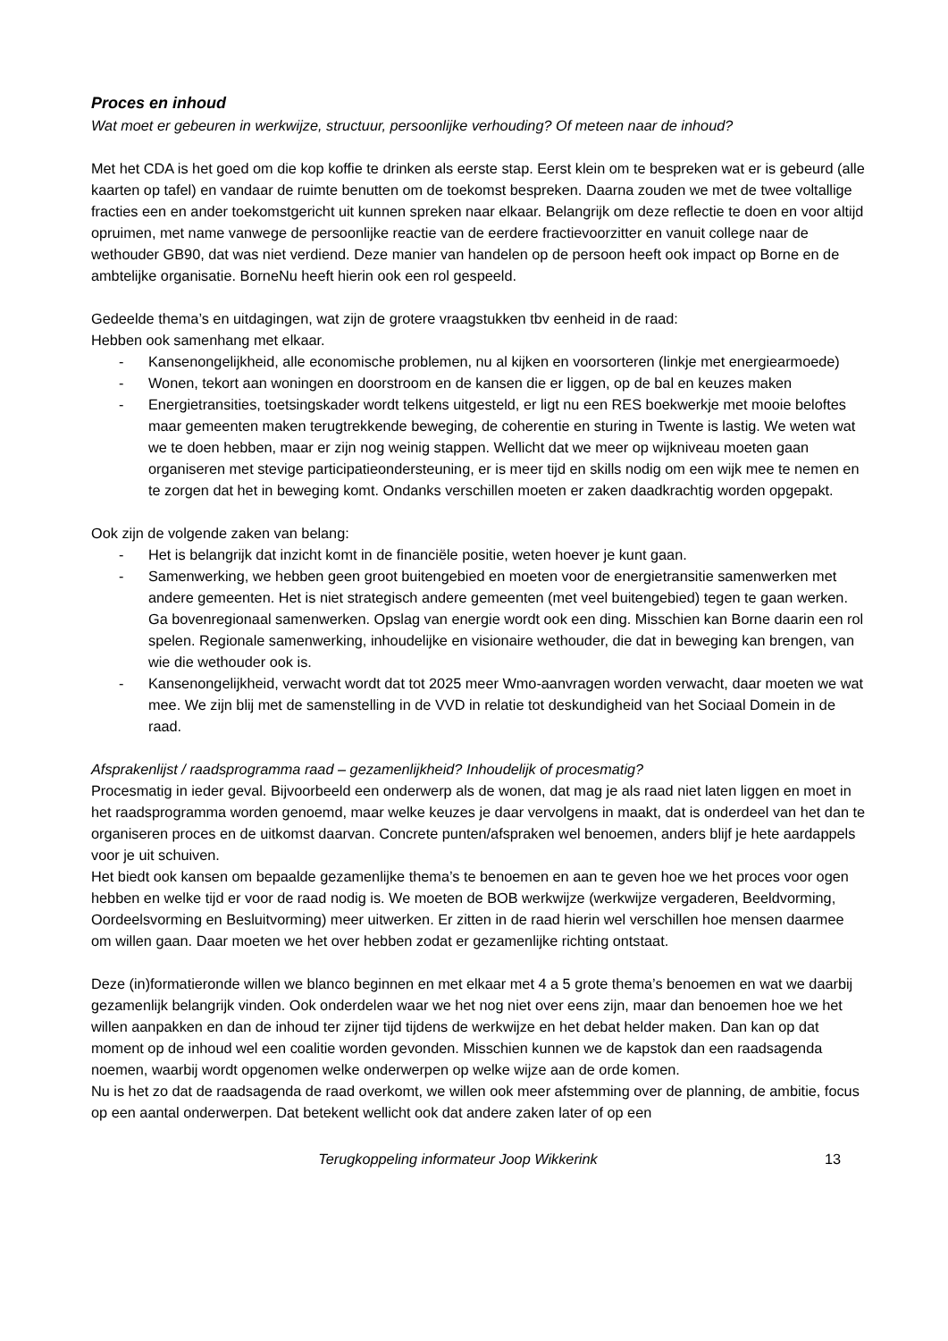Proces en inhoud
Wat moet er gebeuren in werkwijze, structuur, persoonlijke verhouding? Of meteen naar de inhoud?
Met het CDA is het goed om die kop koffie te drinken als eerste stap. Eerst klein om te bespreken wat er is gebeurd (alle kaarten op tafel) en vandaar de ruimte benutten om de toekomst bespreken. Daarna zouden we met de twee voltallige fracties een en ander toekomstgericht uit kunnen spreken naar elkaar. Belangrijk om deze reflectie te doen en voor altijd opruimen, met name vanwege de persoonlijke reactie van de eerdere fractievoorzitter en vanuit college naar de wethouder GB90, dat was niet verdiend. Deze manier van handelen op de persoon heeft ook impact op Borne en de ambtelijke organisatie. BorneNu heeft hierin ook een rol gespeeld.
Gedeelde thema’s en uitdagingen, wat zijn de grotere vraagstukken tbv eenheid in de raad:
Hebben ook samenhang met elkaar.
- Kansenongelijkheid, alle economische problemen, nu al kijken en voorsorteren (linkje met energiearmoede)
- Wonen, tekort aan woningen en doorstroom en de kansen die er liggen, op de bal en keuzes maken
- Energietransities, toetsingskader wordt telkens uitgesteld, er ligt nu een RES boekwerkje met mooie beloftes maar gemeenten maken terugtrekkende beweging, de coherentie en sturing in Twente is lastig. We weten wat we te doen hebben, maar er zijn nog weinig stappen. Wellicht dat we meer op wijkniveau moeten gaan organiseren met stevige participatieondersteuning, er is meer tijd en skills nodig om een wijk mee te nemen en te zorgen dat het in beweging komt. Ondanks verschillen moeten er zaken daadkrachtig worden opgepakt.
Ook zijn de volgende zaken van belang:
- Het is belangrijk dat inzicht komt in de financiële positie, weten hoever je kunt gaan.
- Samenwerking, we hebben geen groot buitengebied en moeten voor de energietransitie samenwerken met andere gemeenten. Het is niet strategisch andere gemeenten (met veel buitengebied) tegen te gaan werken. Ga bovenregionaal samenwerken. Opslag van energie wordt ook een ding. Misschien kan Borne daarin een rol spelen. Regionale samenwerking, inhoudelijke en visionaire wethouder, die dat in beweging kan brengen, van wie die wethouder ook is.
- Kansenongelijkheid, verwacht wordt dat tot 2025 meer Wmo-aanvragen worden verwacht, daar moeten we wat mee. We zijn blij met de samenstelling in de VVD in relatie tot deskundigheid van het Sociaal Domein in de raad.
Afsprakenlijst / raadsprogramma raad – gezamenlijkheid? Inhoudelijk of procesmatig?
Procesmatig in ieder geval. Bijvoorbeeld een onderwerp als de wonen, dat mag je als raad niet laten liggen en moet in het raadsprogramma worden genoemd, maar welke keuzes je daar vervolgens in maakt, dat is onderdeel van het dan te organiseren proces en de uitkomst daarvan. Concrete punten/afspraken wel benoemen, anders blijf je hete aardappels voor je uit schuiven.
Het biedt ook kansen om bepaalde gezamenlijke thema’s te benoemen en aan te geven hoe we het proces voor ogen hebben en welke tijd er voor de raad nodig is. We moeten de BOB werkwijze (werkwijze vergaderen, Beeldvorming, Oordeelsvorming en Besluitvorming) meer uitwerken. Er zitten in de raad hierin wel verschillen hoe mensen daarmee om willen gaan. Daar moeten we het over hebben zodat er gezamenlijke richting ontstaat.
Deze (in)formatieronde willen we blanco beginnen en met elkaar met 4 a 5 grote thema’s benoemen en wat we daarbij gezamenlijk belangrijk vinden. Ook onderdelen waar we het nog niet over eens zijn, maar dan benoemen hoe we het willen aanpakken en dan de inhoud ter zijner tijd tijdens de werkwijze en het debat helder maken. Dan kan op dat moment op de inhoud wel een coalitie worden gevonden. Misschien kunnen we de kapstok dan een raadsagenda noemen, waarbij wordt opgenomen welke onderwerpen op welke wijze aan de orde komen.
Nu is het zo dat de raadsagenda de raad overkomt, we willen ook meer afstemming over de planning, de ambitie, focus op een aantal onderwerpen. Dat betekent wellicht ook dat andere zaken later of op een
Terugkoppeling informateur Joop Wikkerink 13